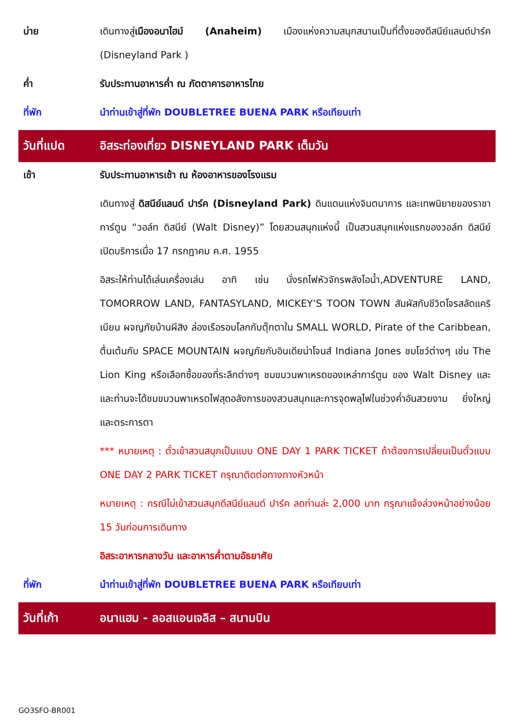บ่าย เดินทางสู่เมืองอนาไฮม์ (Anaheim) เมืองแห่งความสนุกสนานเป็นที่ตั้งของดีสนีย์แลนด์ปาร์ค (Disneyland Park )
ค่ำ รับประทานอาหารค่ำ ณ ภัตตาคารอาหารไทย
ที่พัก นำท่านเข้าสู่ที่พัก DOUBLETREE BUENA PARK หรือเทียบเท่า
วันที่แปด
อิสระท่องเที่ยว DISNEYLAND PARK เต็มวัน
เช้า รับประทานอาหารเช้า ณ ห้องอาหารของโรงแรม
เดินทางสู่ ดิสนีย์แลนด์ ปาร์ค (Disneyland Park) ดินแดนแห่งจินตนาการ และเทพนิยายของราชาการ์ตูน “วอล์ท ดิสนีย์ (Walt Disney)” โดยสวนสนุกแห่งนี้ เป็นสวนสนุกแห่งแรกของวอล์ท ดิสนีย์ เปิดบริการเมื่อ 17 กรกฎาคม ค.ศ. 1955
อิสระให้ท่านได้เล่นเครื่องเล่น อาทิ เช่น นั่งรถไฟหัวจักรพลังไอน้ำ,ADVENTURE LAND, TOMORROW LAND, FANTASYLAND, MICKEY’S TOON TOWN สัมผัสกับชีวิตโจรสลัดแคริเบียน ผจญภัยบ้านผีสิง ล่องเรือรอบโลกกับตุ๊กตาใน SMALL WORLD, Pirate of the Caribbean, ตื่นเต้นกับ SPACE MOUNTAIN ผจญภัยกับอินเดียน่าโจนส์ Indiana Jones ชมโชว์ต่างๆ เช่น The Lion King หรือเลือกซื้อของที่ระลึกต่างๆ ชมขบวนพาเหรดของเหล่าการ์ตูน ของ Walt Disney และและท่านจะได้ชมขบวนพาเหรดไฟสุดอลังการของสวนสนุกและการจุดพลุไฟในช่วงค่ำอันสวยงาม ยิ่งใหญ่และตระการตา
*** หมายเหตุ : ตั๋วเข้าสวนสนุกเป็นแบบ ONE DAY 1 PARK TICKET ถ้าต้องการเปลี่ยนเป็นตั๋วแบบ ONE DAY 2 PARK TICKET กรุณาติดต่อทางทางหัวหน้า
หมายเหตุ : กรณีไม่เข้าสวนสนุกดีสนีย์แลนด์ ปาร์ค ลดท่านล่ะ 2,000 บาท กรุณาแจ้งล่วงหน้าอย่างน้อย 15 วันก่อนการเดินทาง
อิสระอาหารกลางวัน และอาหารค่ำตามอัธยาศัย
ที่พัก นำท่านเข้าสู่ที่พัก DOUBLETREE BUENA PARK หรือเทียบเท่า
วันที่เก้า อนาแฮม - ลอสแอนเจลิส – สนามบิน
GO3SFO-BR001